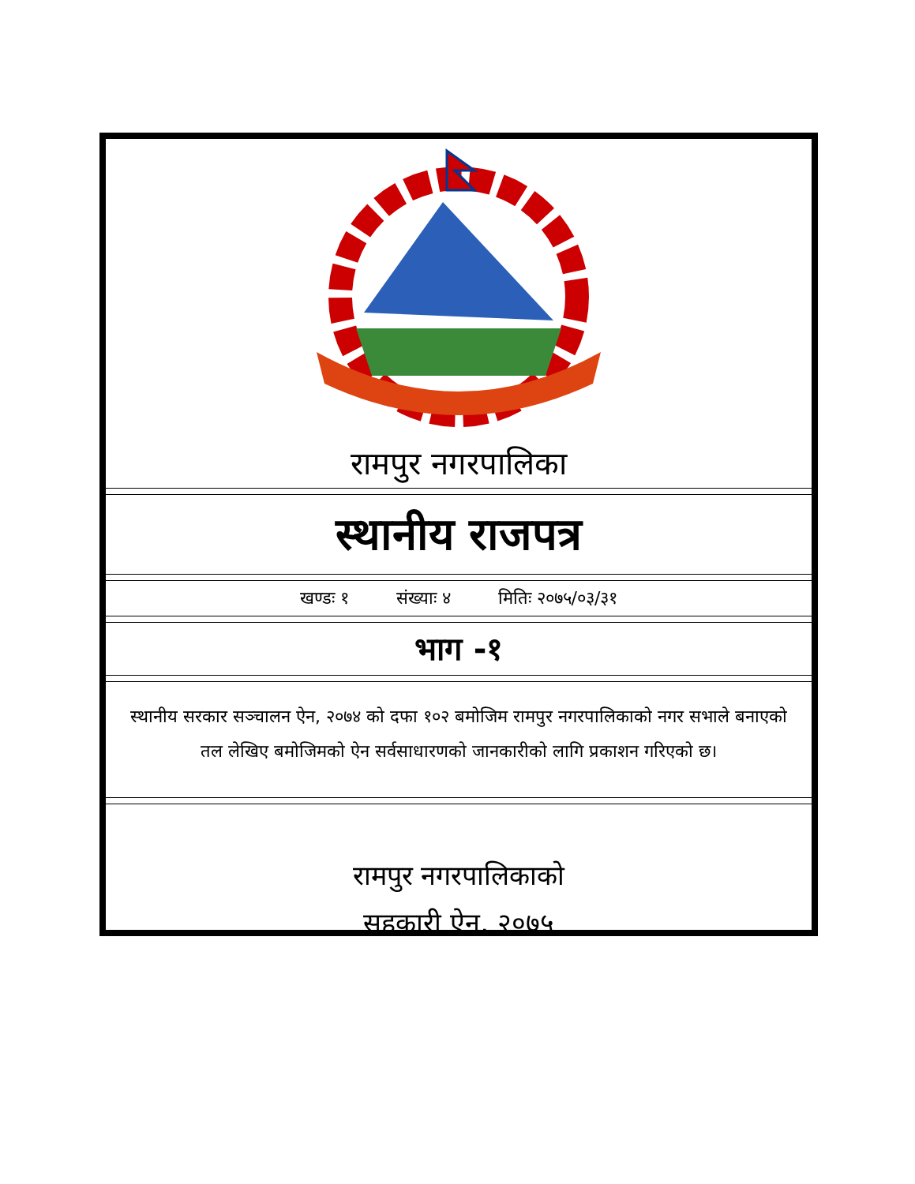रामपुर नगरपालिका
स्थानीय राजपत्र
खण्डः १ संख्याः ४ मितिः २०७५/०३/३१
भाग -१
स्थानीय सरकार सञ्चालन ऐन, २०७४ को दफा १०२ बमोजिम रामपुर नगरपालिकाको नगर सभाले बनाएको तल लेखिए बमोजिमको ऐन सर्वसाधारणको जानकारीको लागि प्रकाशन गरिएको छ।
रामपुर नगरपालिकाको
सहकारी ऐन, २०७५